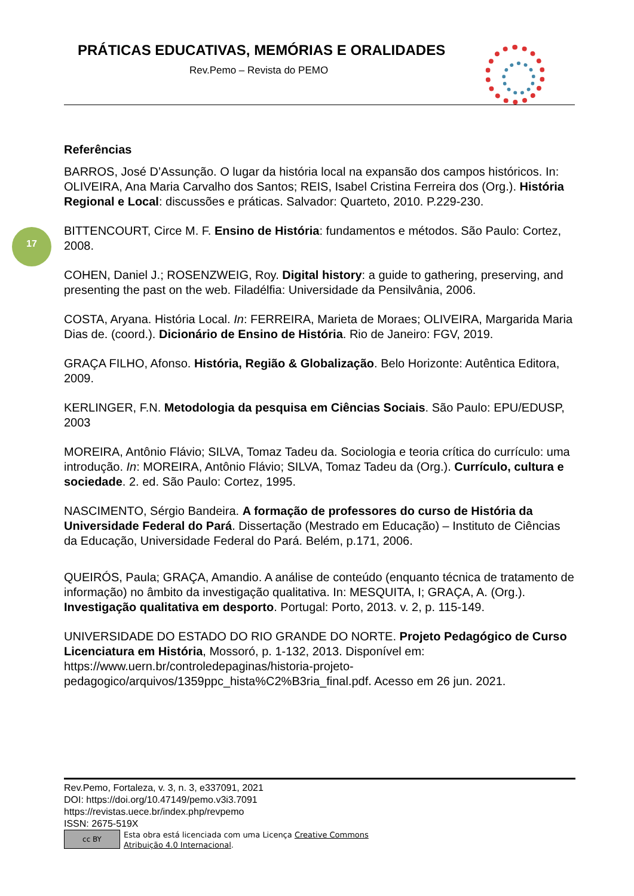PRÁTICAS EDUCATIVAS, MEMÓRIAS E ORALIDADES
Rev.Pemo – Revista do PEMO
17
Referências
BARROS, José D’Assunção. O lugar da história local na expansão dos campos históricos. In: OLIVEIRA, Ana Maria Carvalho dos Santos; REIS, Isabel Cristina Ferreira dos (Org.). História Regional e Local: discussões e práticas. Salvador: Quarteto, 2010. P.229-230.
BITTENCOURT, Circe M. F. Ensino de História: fundamentos e métodos. São Paulo: Cortez, 2008.
COHEN, Daniel J.; ROSENZWEIG, Roy. Digital history: a guide to gathering, preserving, and presenting the past on the web. Filadélfia: Universidade da Pensilvânia, 2006.
COSTA, Aryana. História Local. In: FERREIRA, Marieta de Moraes; OLIVEIRA, Margarida Maria Dias de. (coord.). Dicionário de Ensino de História. Rio de Janeiro: FGV, 2019.
GRAÇA FILHO, Afonso. História, Região & Globalização. Belo Horizonte: Autêntica Editora, 2009.
KERLINGER, F.N. Metodologia da pesquisa em Ciências Sociais. São Paulo: EPU/EDUSP, 2003
MOREIRA, Antônio Flávio; SILVA, Tomaz Tadeu da. Sociologia e teoria crítica do currículo: uma introdução. In: MOREIRA, Antônio Flávio; SILVA, Tomaz Tadeu da (Org.). Currículo, cultura e sociedade. 2. ed. São Paulo: Cortez, 1995.
NASCIMENTO, Sérgio Bandeira. A formação de professores do curso de História da Universidade Federal do Pará. Dissertação (Mestrado em Educação) – Instituto de Ciências da Educação, Universidade Federal do Pará. Belém, p.171, 2006.
QUEIRÓS, Paula; GRAÇA, Amandio. A análise de conteúdo (enquanto técnica de tratamento de informação) no âmbito da investigação qualitativa. In: MESQUITA, I; GRAÇA, A. (Org.). Investigação qualitativa em desporto. Portugal: Porto, 2013. v. 2, p. 115-149.
UNIVERSIDADE DO ESTADO DO RIO GRANDE DO NORTE. Projeto Pedagógico de Curso Licenciatura em História, Mossoró, p. 1-132, 2013. Disponível em: https://www.uern.br/controledepaginas/historia-projeto-pedagogico/arquivos/1359ppc_hista%C2%B3ria_final.pdf. Acesso em 26 jun. 2021.
Rev.Pemo, Fortaleza, v. 3, n. 3, e337091, 2021
DOI: https://doi.org/10.47149/pemo.v3i3.7091
https://revistas.uece.br/index.php/revpemo
ISSN: 2675-519X
cc BY
Esta obra está licenciada com uma Licença Creative Commons
Atribuição 4.0 Internacional.